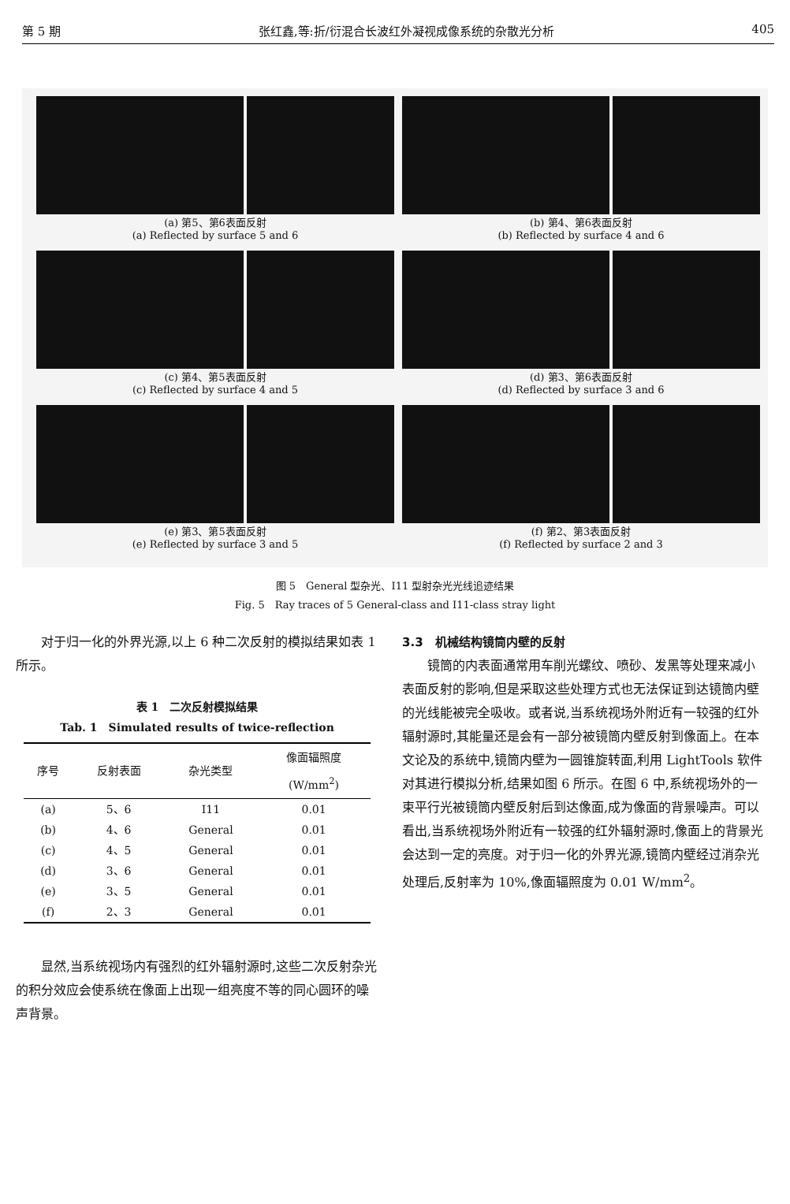第 5 期 张红鑫,等:折/衍混合长波红外凝视成像系统的杂散光分析 405
(a) 第5、第6表面反射
(a) Reflected by surface 5 and 6
(b) 第4、第6表面反射
(b) Reflected by surface 4 and 6
(c) 第4、第5表面反射
(c) Reflected by surface 4 and 5
(d) 第3、第6表面反射
(d) Reflected by surface 3 and 6
(e) 第3、第5表面反射
(e) Reflected by surface 3 and 5
(f) 第2、第3表面反射
(f) Reflected by surface 2 and 3
图 5　General 型杂光、I11 型射杂光光线追迹结果
Fig. 5　Ray traces of 5 General-class and I11-class stray light
对于归一化的外界光源,以上 6 种二次反射的模拟结果如表 1 所示。
表 1　二次反射模拟结果
Tab. 1　Simulated results of twice-reflection
| 序号 | 反射表面 | 杂光类型 | 像面辐照度 (W/mm<sup>2</sup>) |
| --- | --- | --- | --- |
| (a) | 5、6 | I11 | 0.01 |
| (b) | 4、6 | General | 0.01 |
| (c) | 4、5 | General | 0.01 |
| (d) | 3、6 | General | 0.01 |
| (e) | 3、5 | General | 0.01 |
| (f) | 2、3 | General | 0.01 |
显然,当系统视场内有强烈的红外辐射源时,这些二次反射杂光的积分效应会使系统在像面上出现一组亮度不等的同心圆环的噪声背景。
3.3　机械结构镜筒内壁的反射
镜筒的内表面通常用车削光螺纹、喷砂、发黑等处理来减小表面反射的影响,但是采取这些处理方式也无法保证到达镜筒内壁的光线能被完全吸收。或者说,当系统视场外附近有一较强的红外辐射源时,其能量还是会有一部分被镜筒内壁反射到像面上。在本文论及的系统中,镜筒内壁为一圆锥旋转面,利用 LightTools 软件对其进行模拟分析,结果如图 6 所示。在图 6 中,系统视场外的一束平行光被镜筒内壁反射后到达像面,成为像面的背景噪声。可以看出,当系统视场外附近有一较强的红外辐射源时,像面上的背景光会达到一定的亮度。对于归一化的外界光源,镜筒内壁经过消杂光处理后,反射率为 10%,像面辐照度为 0.01 W/mm<sup>2</sup>。